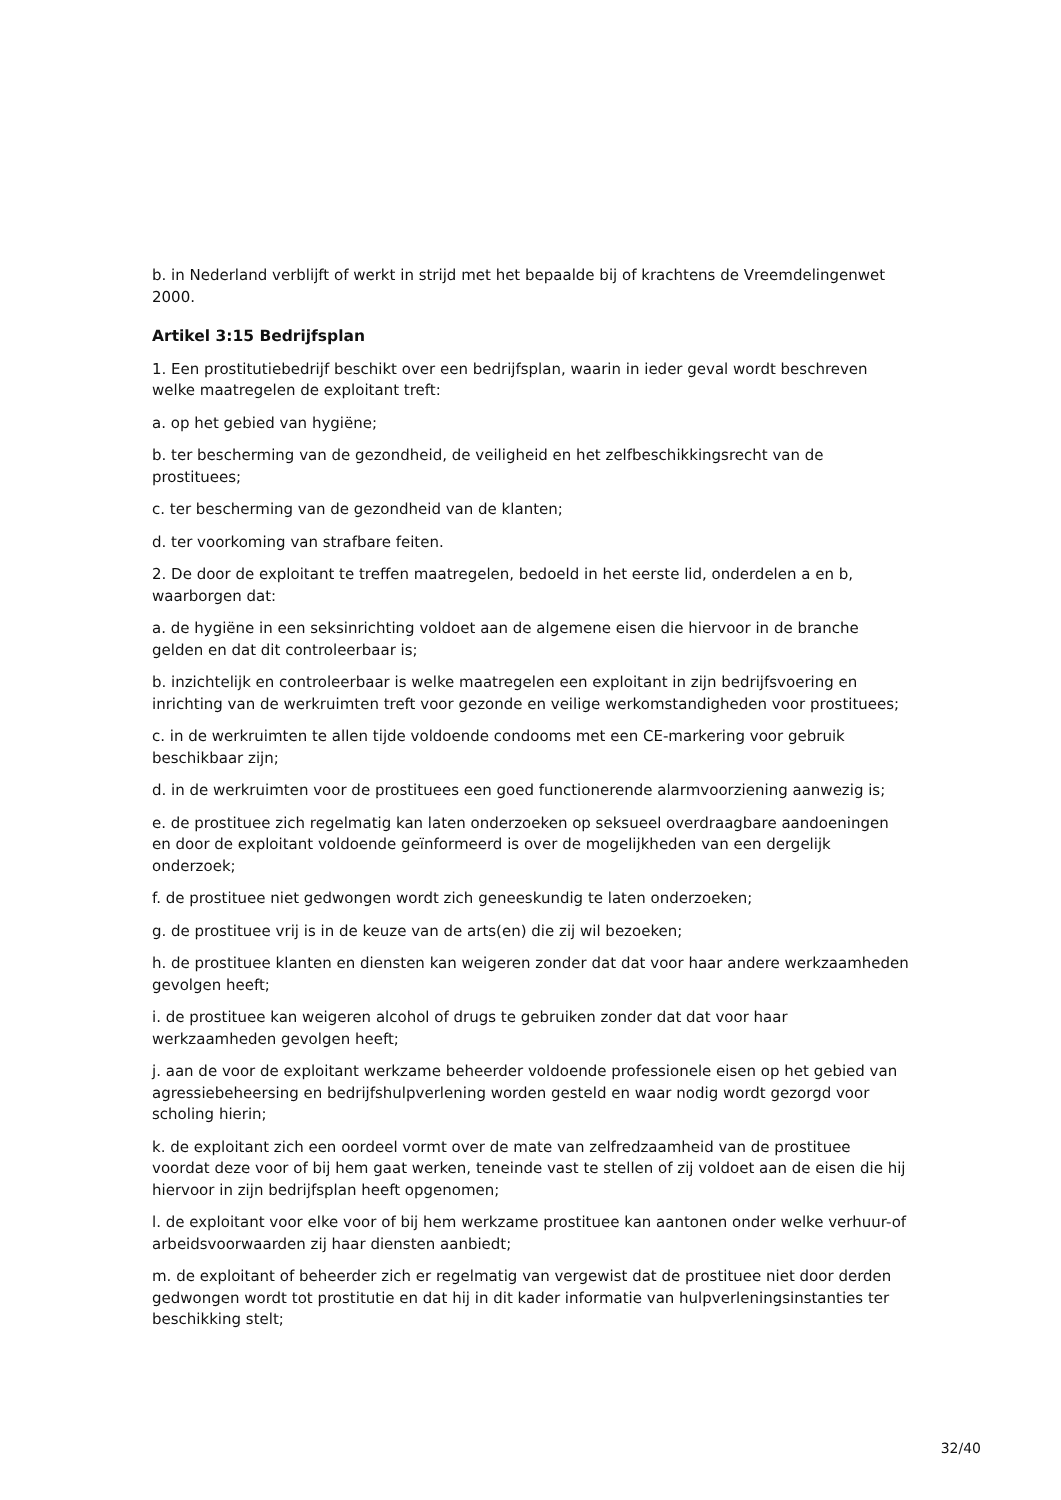b. in Nederland verblijft of werkt in strijd met het bepaalde bij of krachtens de Vreemdelingenwet 2000.
Artikel 3:15 Bedrijfsplan
1. Een prostitutiebedrijf beschikt over een bedrijfsplan, waarin in ieder geval wordt beschreven welke maatregelen de exploitant treft:
a. op het gebied van hygiëne;
b. ter bescherming van de gezondheid, de veiligheid en het zelfbeschikkingsrecht van de prostituees;
c. ter bescherming van de gezondheid van de klanten;
d. ter voorkoming van strafbare feiten.
2. De door de exploitant te treffen maatregelen, bedoeld in het eerste lid, onderdelen a en b, waarborgen dat:
a. de hygiëne in een seksinrichting voldoet aan de algemene eisen die hiervoor in de branche gelden en dat dit controleerbaar is;
b. inzichtelijk en controleerbaar is welke maatregelen een exploitant in zijn bedrijfsvoering en inrichting van de werkruimten treft voor gezonde en veilige werkomstandigheden voor prostituees;
c. in de werkruimten te allen tijde voldoende condooms met een CE-markering voor gebruik beschikbaar zijn;
d. in de werkruimten voor de prostituees een goed functionerende alarmvoorziening aanwezig is;
e. de prostituee zich regelmatig kan laten onderzoeken op seksueel overdraagbare aandoeningen en door de exploitant voldoende geïnformeerd is over de mogelijkheden van een dergelijk onderzoek;
f. de prostituee niet gedwongen wordt zich geneeskundig te laten onderzoeken;
g. de prostituee vrij is in de keuze van de arts(en) die zij wil bezoeken;
h. de prostituee klanten en diensten kan weigeren zonder dat dat voor haar andere werkzaamheden gevolgen heeft;
i. de prostituee kan weigeren alcohol of drugs te gebruiken zonder dat dat voor haar werkzaamheden gevolgen heeft;
j. aan de voor de exploitant werkzame beheerder voldoende professionele eisen op het gebied van agressiebeheersing en bedrijfshulpverlening worden gesteld en waar nodig wordt gezorgd voor scholing hierin;
k. de exploitant zich een oordeel vormt over de mate van zelfredzaamheid van de prostituee voordat deze voor of bij hem gaat werken, teneinde vast te stellen of zij voldoet aan de eisen die hij hiervoor in zijn bedrijfsplan heeft opgenomen;
l. de exploitant voor elke voor of bij hem werkzame prostituee kan aantonen onder welke verhuur-of arbeidsvoorwaarden zij haar diensten aanbiedt;
m. de exploitant of beheerder zich er regelmatig van vergewist dat de prostituee niet door derden gedwongen wordt tot prostitutie en dat hij in dit kader informatie van hulpverleningsinstanties ter beschikking stelt;
32/40